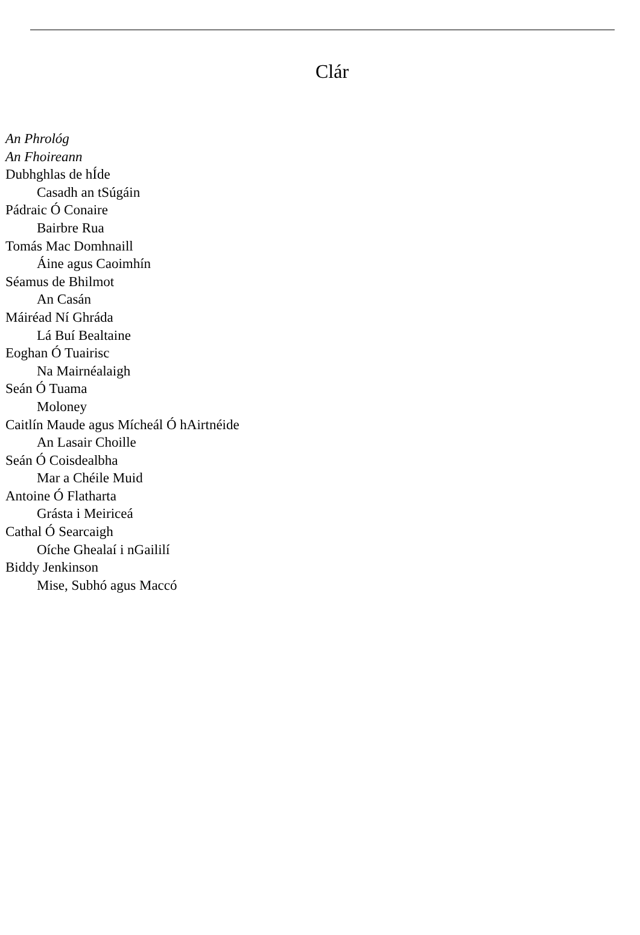Clár
An Phrológ
An Fhoireann
Dubhghlas de hÍde
Casadh an tSúgáin
Pádraic Ó Conaire
Bairbre Rua
Tomás Mac Domhnaill
Áine agus Caoimhín
Séamus de Bhilmot
An Casán
Máiréad Ní Ghráda
Lá Buí Bealtaine
Eoghan Ó Tuairisc
Na Mairnéalaigh
Seán Ó Tuama
Moloney
Caitlín Maude agus Mícheál Ó hAirtnéide
An Lasair Choille
Seán Ó Coisdealbha
Mar a Chéile Muid
Antoine Ó Flatharta
Grásta i Meiriceá
Cathal Ó Searcaigh
Oíche Ghealaí i nGaililí
Biddy Jenkinson
Mise, Subhó agus Maccó